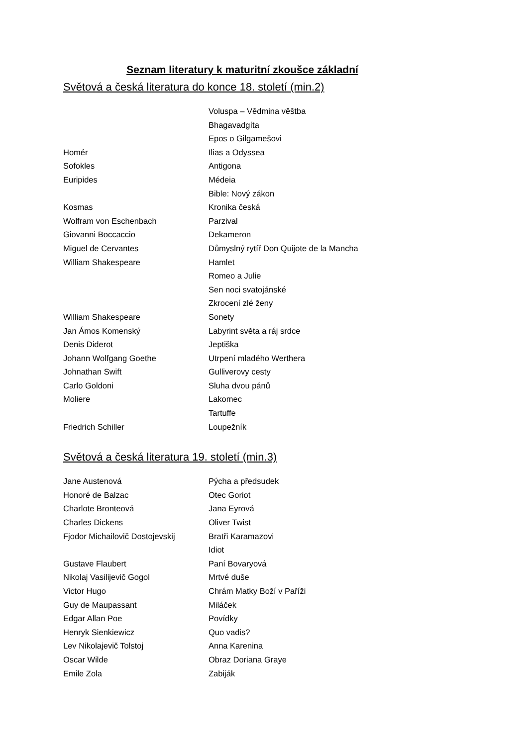Seznam literatury k maturitní zkoušce základní
Světová a česká literatura do konce 18. století (min.2)
| | Voluspa – Vědmina věštba |
| | Bhagavadgíta |
| | Epos o Gilgamešovi |
| Homér | Ilias a Odyssea |
| Sofokles | Antigona |
| Euripides | Médeia |
| | Bible: Nový zákon |
| Kosmas | Kronika česká |
| Wolfram von Eschenbach | Parzival |
| Giovanni Boccaccio | Dekameron |
| Miguel de Cervantes | Důmyslný rytíř Don Quijote de la Mancha |
| William Shakespeare | Hamlet |
| | Romeo a Julie |
| | Sen noci svatojánské |
| | Zkrocení zlé ženy |
| William Shakespeare | Sonety |
| Jan Ámos Komenský | Labyrint světa a ráj srdce |
| Denis Diderot | Jeptiška |
| Johann Wolfgang Goethe | Utrpení mladého Werthera |
| Johnathan Swift | Gulliverovy cesty |
| Carlo Goldoni | Sluha dvou pánů |
| Moliere | Lakomec |
| | Tartuffe |
| Friedrich Schiller | Loupežník |
Světová a česká literatura 19. století (min.3)
| Jane Austenová | Pýcha a předsudek |
| Honoré de Balzac | Otec Goriot |
| Charlote Bronteová | Jana Eyrová |
| Charles Dickens | Oliver Twist |
| Fjodor Michailovič Dostojevskij | Bratři Karamazovi |
| | Idiot |
| Gustave Flaubert | Paní Bovaryová |
| Nikolaj Vasilijevič Gogol | Mrtvé duše |
| Victor Hugo | Chrám Matky Boží v Paříži |
| Guy de Maupassant | Miláček |
| Edgar Allan Poe | Povídky |
| Henryk Sienkiewicz | Quo vadis? |
| Lev Nikolajevič Tolstoj | Anna Karenina |
| Oscar Wilde | Obraz Doriana Graye |
| Emile Zola | Zabiják |